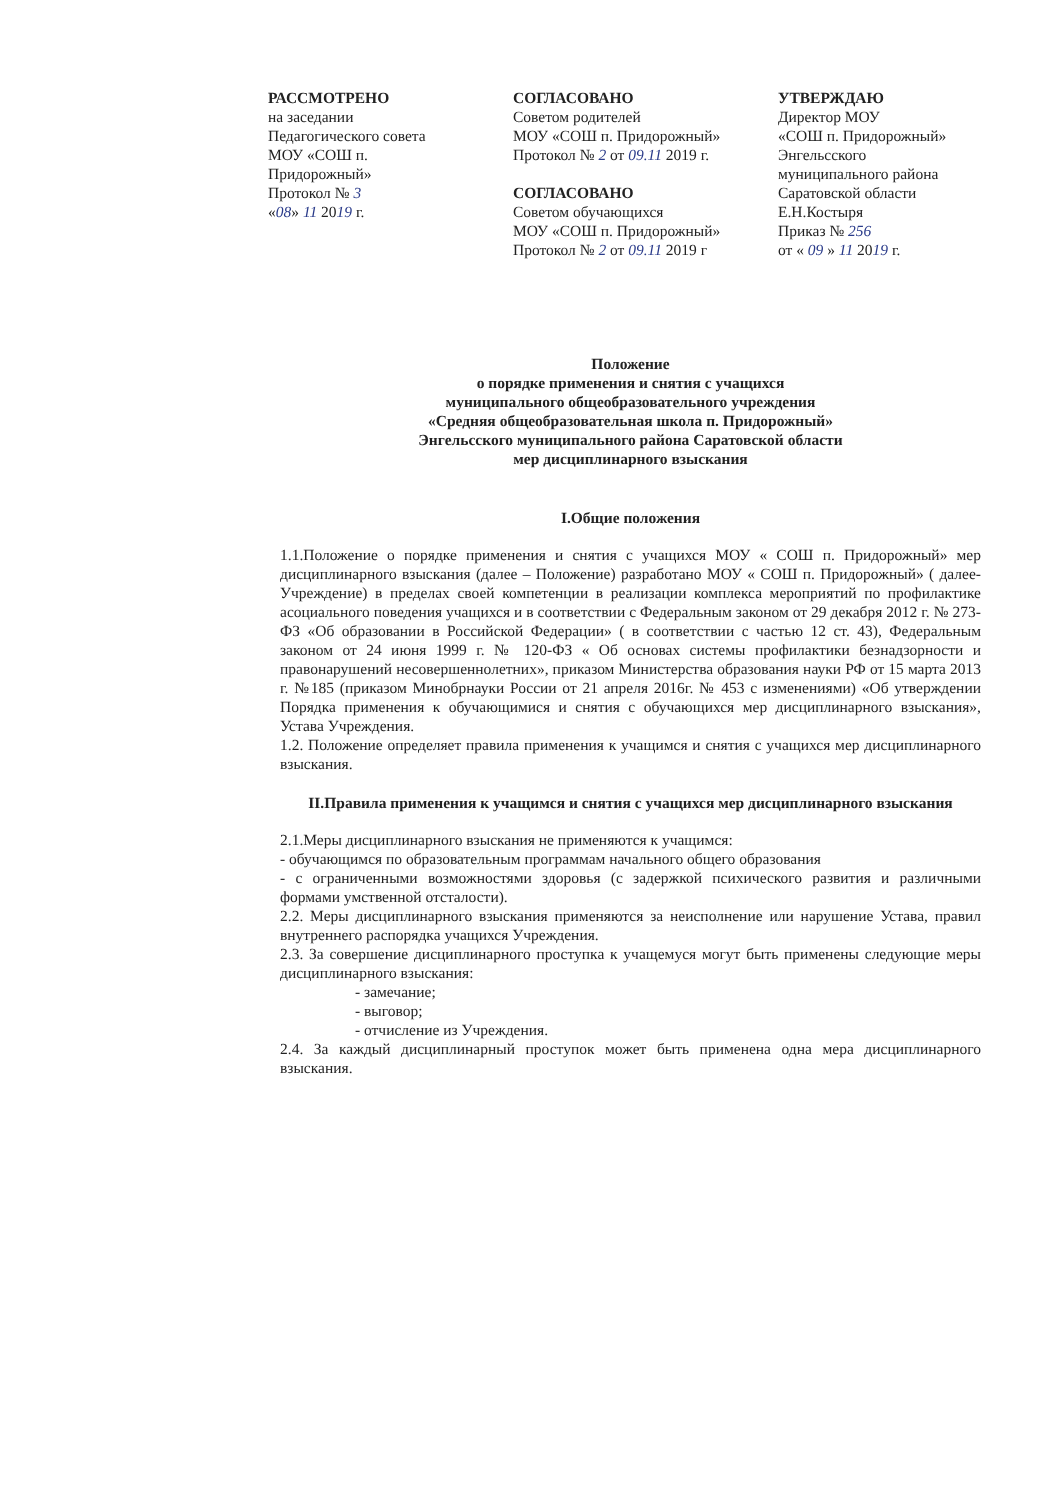РАССМОТРЕНО
на заседании
Педагогического совета
МОУ «СОШ п.
Придорожный»
Протокол № 3
«08» 11 2019 г.
СОГЛАСОВАНО
Советом родителей
МОУ «СОШ п. Придорожный»
Протокол № 2 от 09.11 2019 г.
СОГЛАСОВАНО
Советом обучающихся
МОУ «СОШ п. Придорожный»
Протокол № 2 от 09.11 2019 г
УТВЕРЖДАЮ
Директор МОУ
«СОШ п. Придорожный»
Энгельсского
муниципального района
Саратовской области
Е.Н.Костыря
Приказ № 256
от « 09 » 11 2019 г.
Положение
о порядке применения и снятия с учащихся
муниципального общеобразовательного учреждения
«Средняя общеобразовательная школа п. Придорожный»
Энгельсского муниципального района Саратовской области
мер дисциплинарного взыскания
I.Общие положения
1.1.Положение о порядке применения и снятия с учащихся МОУ « СОШ п. Придорожный» мер дисциплинарного взыскания (далее – Положение) разработано МОУ « СОШ п. Придорожный» ( далее- Учреждение) в пределах своей компетенции в реализации комплекса мероприятий по профилактике асоциального поведения учащихся и в соответствии с Федеральным законом от 29 декабря 2012 г. № 273-ФЗ «Об образовании в Российской Федерации» ( в соответствии с частью 12 ст. 43), Федеральным законом от 24 июня 1999 г. № 120-ФЗ « Об основах системы профилактики безнадзорности и правонарушений несовершеннолетних», приказом Министерства образования науки РФ от 15 марта 2013 г. №185 (приказом Минобрнауки России от 21 апреля 2016г. № 453 с изменениями) «Об утверждении Порядка применения к обучающимися и снятия с обучающихся мер дисциплинарного взыскания», Устава Учреждения.
1.2. Положение определяет правила применения к учащимся и снятия с учащихся мер дисциплинарного взыскания.
II.Правила применения к учащимся и снятия с учащихся мер дисциплинарного взыскания
2.1.Меры дисциплинарного взыскания не применяются к учащимся:
- обучающимся по образовательным программам начального общего образования
- с ограниченными возможностями здоровья (с задержкой психического развития и различными формами умственной отсталости).
2.2. Меры дисциплинарного взыскания применяются за неисполнение или нарушение Устава, правил внутреннего распорядка учащихся Учреждения.
2.3. За совершение дисциплинарного проступка к учащемуся могут быть применены следующие меры дисциплинарного взыскания:
- замечание;
- выговор;
- отчисление из Учреждения.
2.4. За каждый дисциплинарный проступок может быть применена одна мера дисциплинарного взыскания.